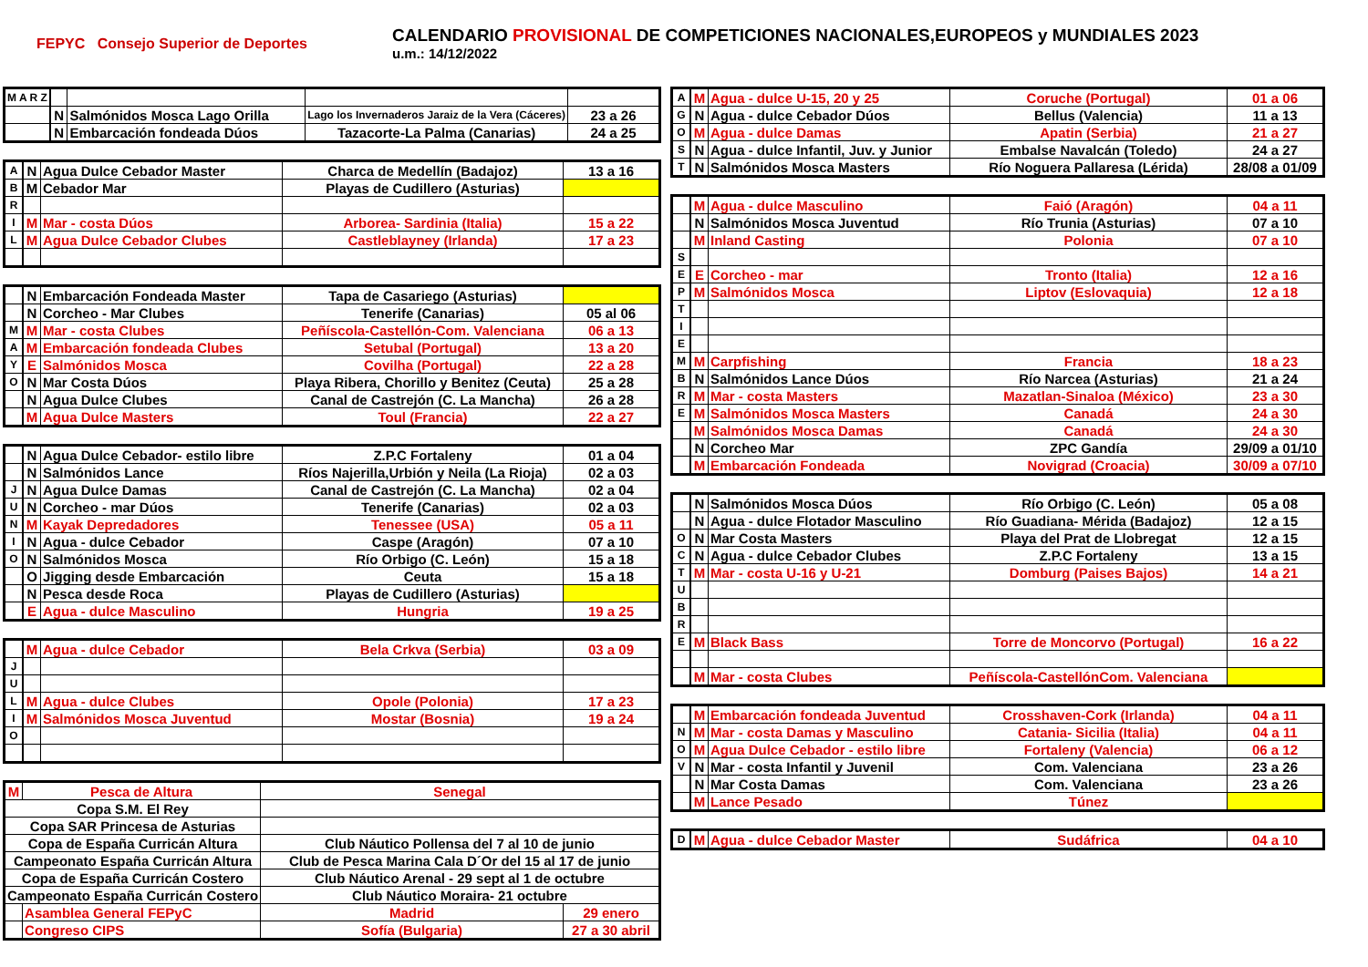FEPYC Consejo Superior de Deportes
CALENDARIO PROVISIONAL DE COMPETICIONES NACIONALES,EUROPEOS y MUNDIALES 2023
u.m.: 14/12/2022
| M A R Z | | | | |
| | N | Salmónidos Mosca Lago Orilla | Lago los Invernaderos Jaraiz de la Vera (Cáceres) | 23 a 26 |
| | N | Embarcación fondeada Dúos | Tazacorte-La Palma (Canarias) | 24 a 25 |
| A | N | Agua Dulce Cebador Master | Charca de Medellín (Badajoz) | 13 a 16 |
| B | M | Cebador Mar | Playas de Cudillero (Asturias) | |
| R | | | | |
| I | M | Mar - costa Dúos | Arborea- Sardinia (Italia) | 15 a 22 |
| L | M | Agua Dulce Cebador Clubes | Castleblayney (Irlanda) | 17 a 23 |
| | N | Embarcación Fondeada Master | Tapa de Casariego (Asturias) | |
| | N | Corcheo - Mar Clubes | Tenerife (Canarias) | 05 al 06 |
| M | M | Mar - costa Clubes | Peñíscola-Castellón-Com. Valenciana | 06 a 13 |
| A | M | Embarcación fondeada Clubes | Setubal (Portugal) | 13 a 20 |
| Y | E | Salmónidos Mosca | Covilha (Portugal) | 22 a 28 |
| O | N | Mar Costa Dúos | Playa Ribera, Chorillo y Benitez (Ceuta) | 25 a 28 |
| | N | Agua Dulce Clubes | Canal de Castrejón (C. La Mancha) | 26 a 28 |
| | M | Agua Dulce Masters | Toul (Francia) | 22 a 27 |
| | N | Agua Dulce Cebador- estilo libre | Z.P.C Fortaleny | 01 a 04 |
| | N | Salmónidos Lance | Ríos Najerilla,Urbión y Neila (La Rioja) | 02 a 03 |
| J | N | Agua Dulce Damas | Canal de Castrejón (C. La Mancha) | 02 a 04 |
| U | N | Corcheo - mar Dúos | Tenerife (Canarias) | 02 a 03 |
| N | M | Kayak Depredadores | Tenessee (USA) | 05 a 11 |
| I | N | Agua - dulce Cebador | Caspe (Aragón) | 07 a 10 |
| O | N | Salmónidos Mosca | Río Orbigo (C. León) | 15 a 18 |
| | O | Jigging desde Embarcación | Ceuta | 15 a 18 |
| | N | Pesca desde Roca | Playas de Cudillero (Asturias) | |
| | E | Agua - dulce Masculino | Hungria | 19 a 25 |
| | M | Agua - dulce Cebador | Bela Crkva (Serbia) | 03 a 09 |
| J | | | | |
| U | | | | |
| L | M | Agua - dulce Clubes | Opole (Polonia) | 17 a 23 |
| I | M | Salmónidos Mosca Juventud | Mostar (Bosnia) | 19 a 24 |
| O | | | | |
| M | Pesca de Altura | Senegal | |
| Copa S.M. El Rey | | | |
| Copa SAR Princesa de Asturias | | | |
| Copa de España Curricán Altura | | Club Náutico Pollensa del 7 al 10 de junio | |
| Campeonato España Curricán Altura | | Club de Pesca Marina Cala D´Or del 15 al 17 de junio | |
| Copa de España Curricán Costero | | Club Náutico Arenal - 29 sept al 1 de octubre | |
| Campeonato España Curricán Costero | | Club Náutico Moraira- 21 octubre | |
| | Asamblea General FEPyC | Madrid | 29 enero |
| | Congreso CIPS | Sofía (Bulgaria) | 27 a 30 abril |
| A | M | Agua - dulce U-15, 20 y 25 | Coruche (Portugal) | 01 a 06 |
| G | N | Agua - dulce Cebador Dúos | Bellus (Valencia) | 11 a 13 |
| O | M | Agua - dulce Damas | Apatin (Serbia) | 21 a 27 |
| S | N | Agua - dulce Infantil, Juv. y Junior | Embalse Navalcán (Toledo) | 24 a 27 |
| T | N | Salmónidos Mosca Masters | Río Noguera Pallaresa (Lérida) | 28/08 a 01/09 |
| | M | Agua - dulce Masculino | Faió (Aragón) | 04 a 11 |
| | N | Salmónidos Mosca Juventud | Río Trunia (Asturias) | 07 a 10 |
| | M | Inland Casting | Polonia | 07 a 10 |
| S | | | | |
| E | E | Corcheo - mar | Tronto (Italia) | 12 a 16 |
| P | M | Salmónidos Mosca | Liptov (Eslovaquia) | 12 a 18 |
| T | | | | |
| I | | | | |
| E | | | | |
| M | M | Carpfishing | Francia | 18 a 23 |
| B | N | Salmónidos Lance Dúos | Río Narcea (Asturias) | 21 a 24 |
| R | M | Mar - costa Masters | Mazatlan-Sinaloa (México) | 23 a 30 |
| E | M | Salmónidos Mosca Masters | Canadá | 24 a 30 |
| | M | Salmónidos Mosca Damas | Canadá | 24 a 30 |
| | N | Corcheo Mar | ZPC Gandía | 29/09 a 01/10 |
| | M | Embarcación Fondeada | Novigrad (Croacia) | 30/09 a 07/10 |
| | N | Salmónidos Mosca Dúos | Río Orbigo (C. León) | 05 a 08 |
| | N | Agua - dulce Flotador Masculino | Río Guadiana- Mérida (Badajoz) | 12 a 15 |
| O | N | Mar Costa Masters | Playa del Prat de Llobregat | 12 a 15 |
| C | N | Agua - dulce Cebador Clubes | Z.P.C Fortaleny | 13 a 15 |
| T | M | Mar - costa U-16 y U-21 | Domburg (Paises Bajos) | 14 a 21 |
| U | | | | |
| B | | | | |
| R | | | | |
| E | M | Black Bass | Torre de Moncorvo (Portugal) | 16 a 22 |
| | M | Mar - costa Clubes | Peñíscola-CastellónCom. Valenciana | |
| | M | Embarcación fondeada Juventud | Crosshaven-Cork (Irlanda) | 04 a 11 |
| N | M | Mar - costa Damas y Masculino | Catania- Sicilia (Italia) | 04 a 11 |
| O | M | Agua Dulce Cebador - estilo libre | Fortaleny (Valencia) | 06 a 12 |
| V | N | Mar - costa Infantil y Juvenil | Com. Valenciana | 23 a 26 |
| | N | Mar Costa Damas | Com. Valenciana | 23 a 26 |
| | M | Lance Pesado | Túnez | |
| D | M | Agua - dulce Cebador Master | Sudáfrica | 04 a 10 |